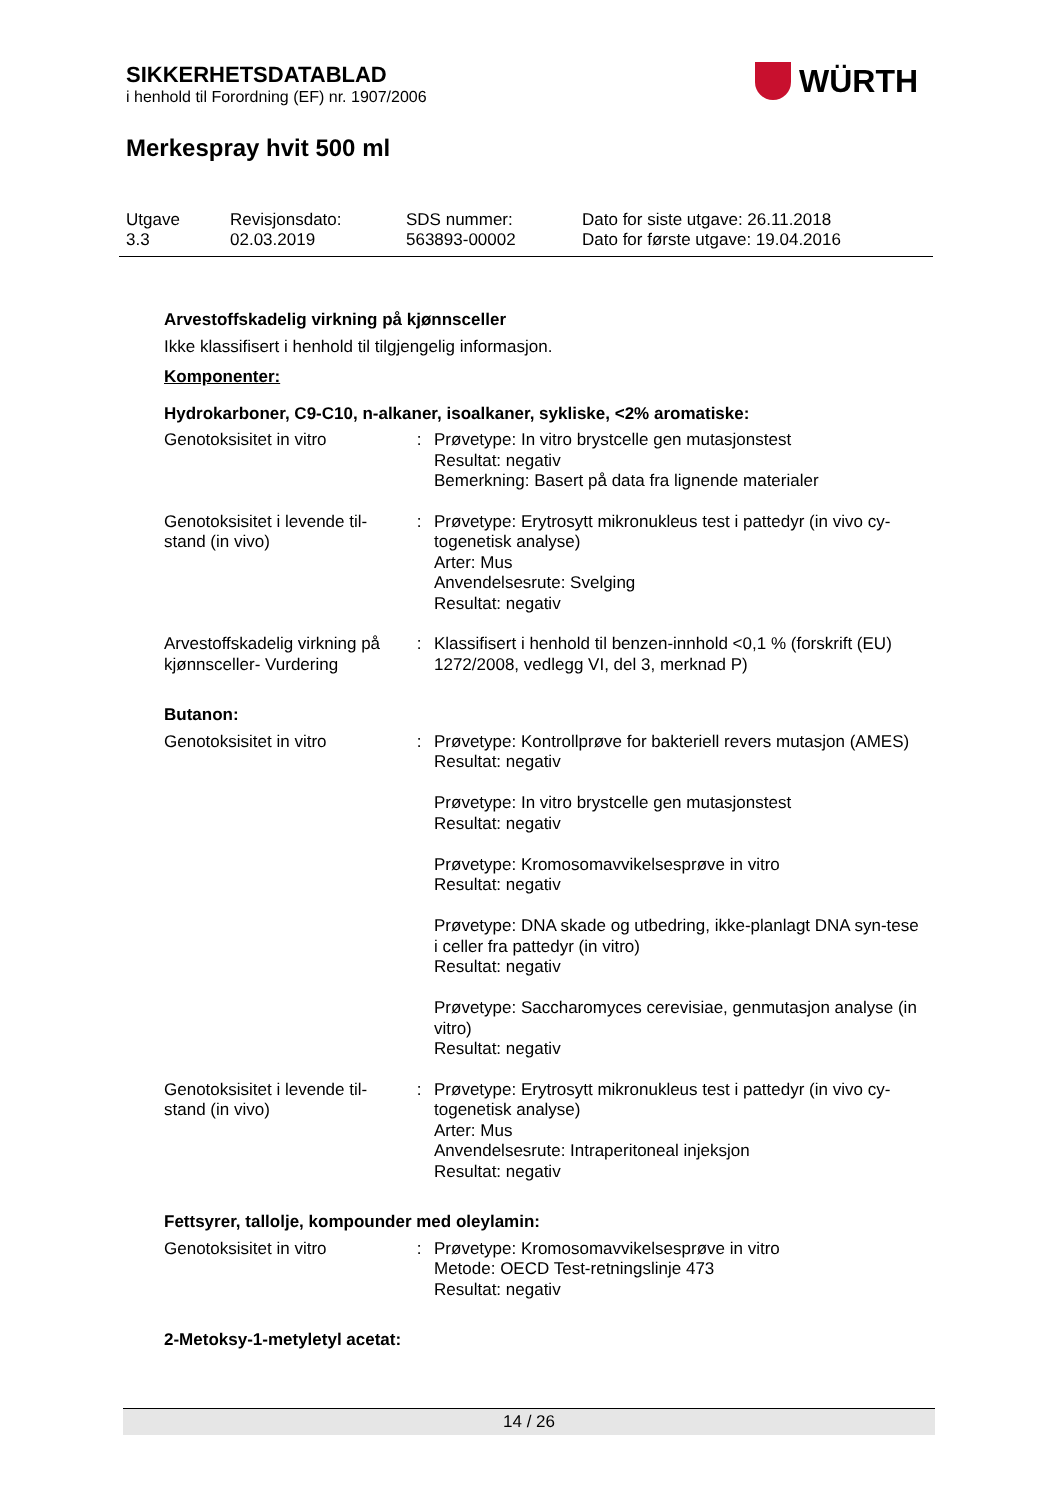SIKKERHETSDATABLAD
i henhold til Forordning (EF) nr. 1907/2006
Merkespray hvit 500 ml
WÜRTH
| Utgave 3.3 | Revisjonsdato: 02.03.2019 | SDS nummer: 563893-00002 | Dato for siste utgave: 26.11.2018 Dato for første utgave: 19.04.2016 |
Arvestoffskadelig virkning på kjønnsceller
Ikke klassifisert i henhold til tilgjengelig informasjon.
Komponenter:
Hydrokarboner, C9-C10, n-alkaner, isoalkaner, sykliske, <2% aromatiske:
| Genotoksisitet in vitro | : | Prøvetype: In vitro brystcelle gen mutasjonstest Resultat: negativ Bemerkning: Basert på data fra lignende materialer |
| Genotoksisitet i levende til-stand (in vivo) | : | Prøvetype: Erytrosytt mikronukleus test i pattedyr (in vivo cy-togenetisk analyse) Arter: Mus Anvendelsesrute: Svelging Resultat: negativ |
| Arvestoffskadelig virkning på kjønnsceller- Vurdering | : | Klassifisert i henhold til benzen-innhold <0,1 % (forskrift (EU) 1272/2008, vedlegg VI, del 3, merknad P) |
Butanon:
| Genotoksisitet in vitro | : | Prøvetype: Kontrollprøve for bakteriell revers mutasjon (AMES) Resultat: negativ Prøvetype: In vitro brystcelle gen mutasjonstest Resultat: negativ Prøvetype: Kromosomavvikelsesprøve in vitro Resultat: negativ Prøvetype: DNA skade og utbedring, ikke-planlagt DNA syn-tese i celler fra pattedyr (in vitro) Resultat: negativ Prøvetype: Saccharomyces cerevisiae, genmutasjon analyse (in vitro) Resultat: negativ |
| Genotoksisitet i levende til-stand (in vivo) | : | Prøvetype: Erytrosytt mikronukleus test i pattedyr (in vivo cy-togenetisk analyse) Arter: Mus Anvendelsesrute: Intraperitoneal injeksjon Resultat: negativ |
Fettsyrer, tallolje, kompounder med oleylamin:
| Genotoksisitet in vitro | : | Prøvetype: Kromosomavvikelsesprøve in vitro Metode: OECD Test-retningslinje 473 Resultat: negativ |
2-Metoksy-1-metyletyl acetat:
14 / 26